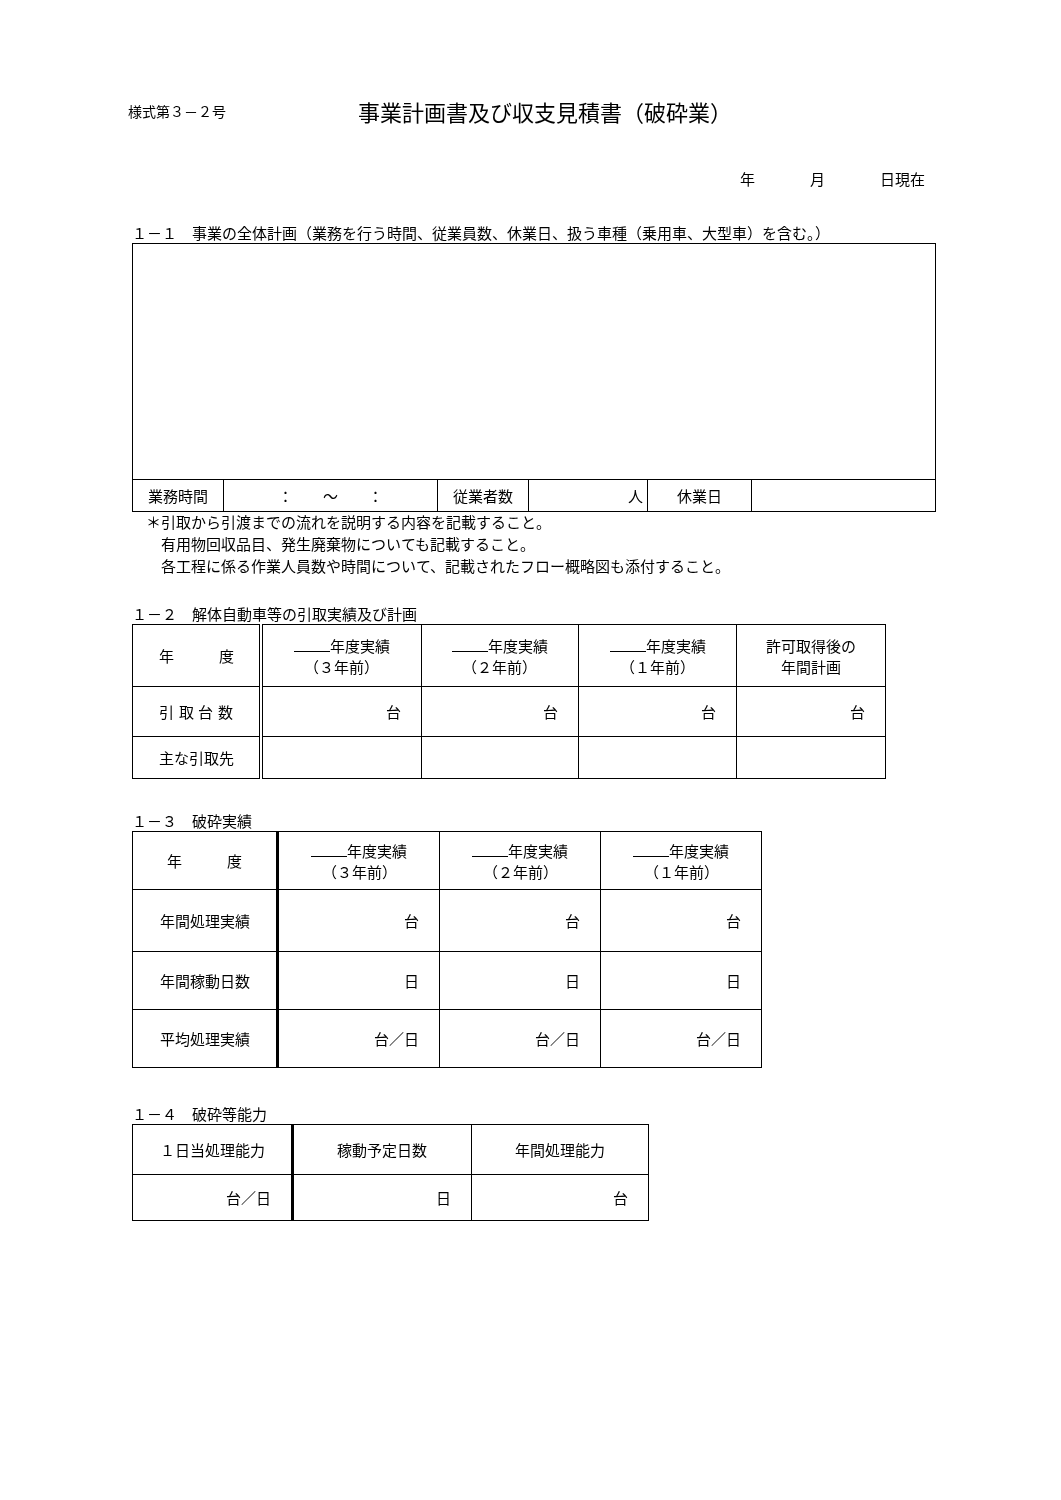様式第３－２号 事業計画書及び収支見積書（破砕業）
年 月 日現在
１－１　事業の全体計画（業務を行う時間、従業員数、休業日、扱う車種（乗用車、大型車）を含む。）
| 業務時間 | ： ～ ： | 従業者数 | 人 | 休業日 | |
＊引取から引渡までの流れを説明する内容を記載すること。
　有用物回収品目、発生廃棄物についても記載すること。
　各工程に係る作業人員数や時間について、記載されたフロー概略図も添付すること。
１－２　解体自動車等の引取実績及び計画
| 年 度 | 年度実績 （３年前） | 年度実績 （２年前） | 年度実績 （１年前） | 許可取得後の 年間計画 |
| 引 取 台 数 | 台 | 台 | 台 | 台 |
| 主な引取先 | | | | |
１－３　破砕実績
| 年 度 | 年度実績 （３年前） | 年度実績 （２年前） | 年度実績 （１年前） |
| 年間処理実績 | 台 | 台 | 台 |
| 年間稼動日数 | 日 | 日 | 日 |
| 平均処理実績 | 台／日 | 台／日 | 台／日 |
１－４　破砕等能力
| １日当処理能力 | 稼動予定日数 | 年間処理能力 |
| 台／日 | 日 | 台 |